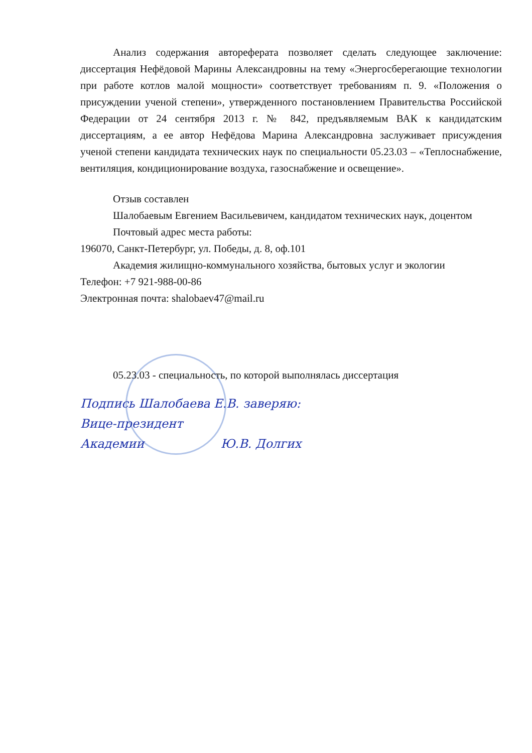Анализ содержания автореферата позволяет сделать следующее заключение: диссертация Нефёдовой Марины Александровны на тему «Энергосберегающие технологии при работе котлов малой мощности» соответствует требованиям п. 9. «Положения о присуждении ученой степени», утвержденного постановлением Правительства Российской Федерации от 24 сентября 2013 г. № 842, предъявляемым ВАК к кандидатским диссертациям, а ее автор Нефёдова Марина Александровна заслуживает присуждения ученой степени кандидата технических наук по специальности 05.23.03 – «Теплоснабжение, вентиляция, кондиционирование воздуха, газоснабжение и освещение».
Отзыв составлен
Шалобаевым Евгением Васильевичем, кандидатом технических наук, доцентом
Почтовый адрес места работы:
196070, Санкт-Петербург, ул. Победы, д. 8, оф.101
Академия жилищно-коммунального хозяйства, бытовых услуг и экологии
Телефон: +7 921-988-00-86
Электронная почта: shalobaev47@mail.ru
05.23.03 - специальность, по которой выполнялась диссертация
Подпись Шалобаева Е.В. заверяю:
Вице-президент
Академии Ю.В. Долгих